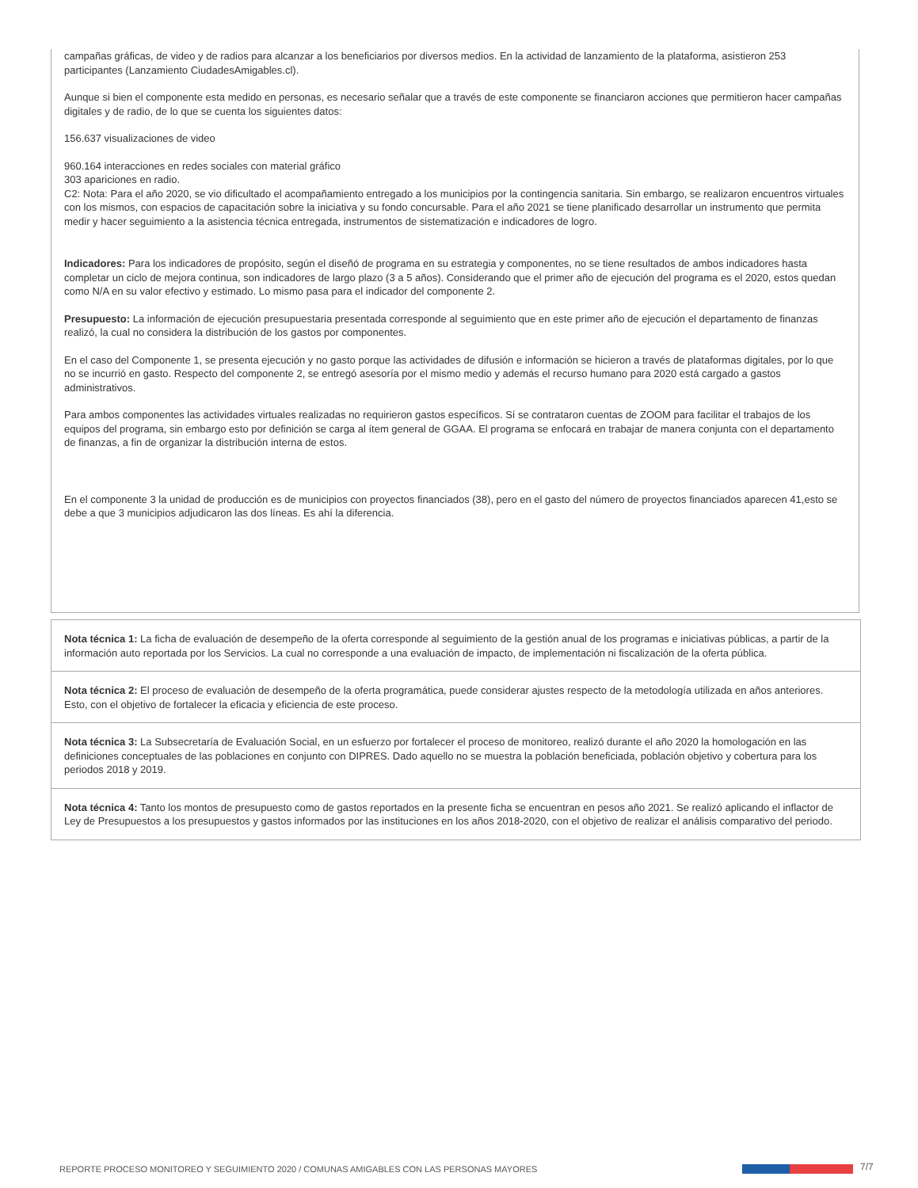campañas gráficas, de video y de radios para alcanzar a los beneficiarios por diversos medios. En la actividad de lanzamiento de la plataforma, asistieron 253 participantes (Lanzamiento CiudadesAmigables.cl).
Aunque si bien el componente esta medido en personas, es necesario señalar que a través de este componente se financiaron acciones que permitieron hacer campañas digitales y de radio, de lo que se cuenta los siguientes datos:
156.637 visualizaciones de video
960.164 interacciones en redes sociales con material gráfico
303 apariciones en radio.
C2: Nota: Para el año 2020, se vio dificultado el acompañamiento entregado a los municipios por la contingencia sanitaria. Sin embargo, se realizaron encuentros virtuales con los mismos, con espacios de capacitación sobre la iniciativa y su fondo concursable. Para el año 2021 se tiene planificado desarrollar un instrumento que permita medir y hacer seguimiento a la asistencia técnica entregada, instrumentos de sistematización e indicadores de logro.
Indicadores: Para los indicadores de propósito, según el diseñó de programa en su estrategia y componentes, no se tiene resultados de ambos indicadores hasta completar un ciclo de mejora continua, son indicadores de largo plazo (3 a 5 años). Considerando que el primer año de ejecución del programa es el 2020, estos quedan como N/A en su valor efectivo y estimado. Lo mismo pasa para el indicador del componente 2.
Presupuesto: La información de ejecución presupuestaria presentada corresponde al seguimiento que en este primer año de ejecución el departamento de finanzas realizó, la cual no considera la distribución de los gastos por componentes.
En el caso del Componente 1, se presenta ejecución y no gasto porque las actividades de difusión e información se hicieron a través de plataformas digitales, por lo que no se incurrió en gasto. Respecto del componente 2, se entregó asesoría por el mismo medio y además el recurso humano para 2020 está cargado a gastos administrativos.
Para ambos componentes las actividades virtuales realizadas no requirieron gastos específicos. Sí se contrataron cuentas de ZOOM para facilitar el trabajos de los equipos del programa, sin embargo esto por definición se carga al ítem general de GGAA. El programa se enfocará en trabajar de manera conjunta con el departamento de finanzas, a fin de organizar la distribución interna de estos.
En el componente 3 la unidad de producción es de municipios con proyectos financiados (38), pero en el gasto del número de proyectos financiados aparecen 41,esto se debe a que 3 municipios adjudicaron las dos líneas. Es ahí la diferencia.
Nota técnica 1: La ficha de evaluación de desempeño de la oferta corresponde al seguimiento de la gestión anual de los programas e iniciativas públicas, a partir de la información auto reportada por los Servicios. La cual no corresponde a una evaluación de impacto, de implementación ni fiscalización de la oferta pública.
Nota técnica 2: El proceso de evaluación de desempeño de la oferta programática, puede considerar ajustes respecto de la metodología utilizada en años anteriores. Esto, con el objetivo de fortalecer la eficacia y eficiencia de este proceso.
Nota técnica 3: La Subsecretaría de Evaluación Social, en un esfuerzo por fortalecer el proceso de monitoreo, realizó durante el año 2020 la homologación en las definiciones conceptuales de las poblaciones en conjunto con DIPRES. Dado aquello no se muestra la población beneficiada, población objetivo y cobertura para los periodos 2018 y 2019.
Nota técnica 4: Tanto los montos de presupuesto como de gastos reportados en la presente ficha se encuentran en pesos año 2021. Se realizó aplicando el inflactor de Ley de Presupuestos a los presupuestos y gastos informados por las instituciones en los años 2018-2020, con el objetivo de realizar el análisis comparativo del periodo.
REPORTE PROCESO MONITOREO Y SEGUIMIENTO 2020 / COMUNAS AMIGABLES CON LAS PERSONAS MAYORES
7/7